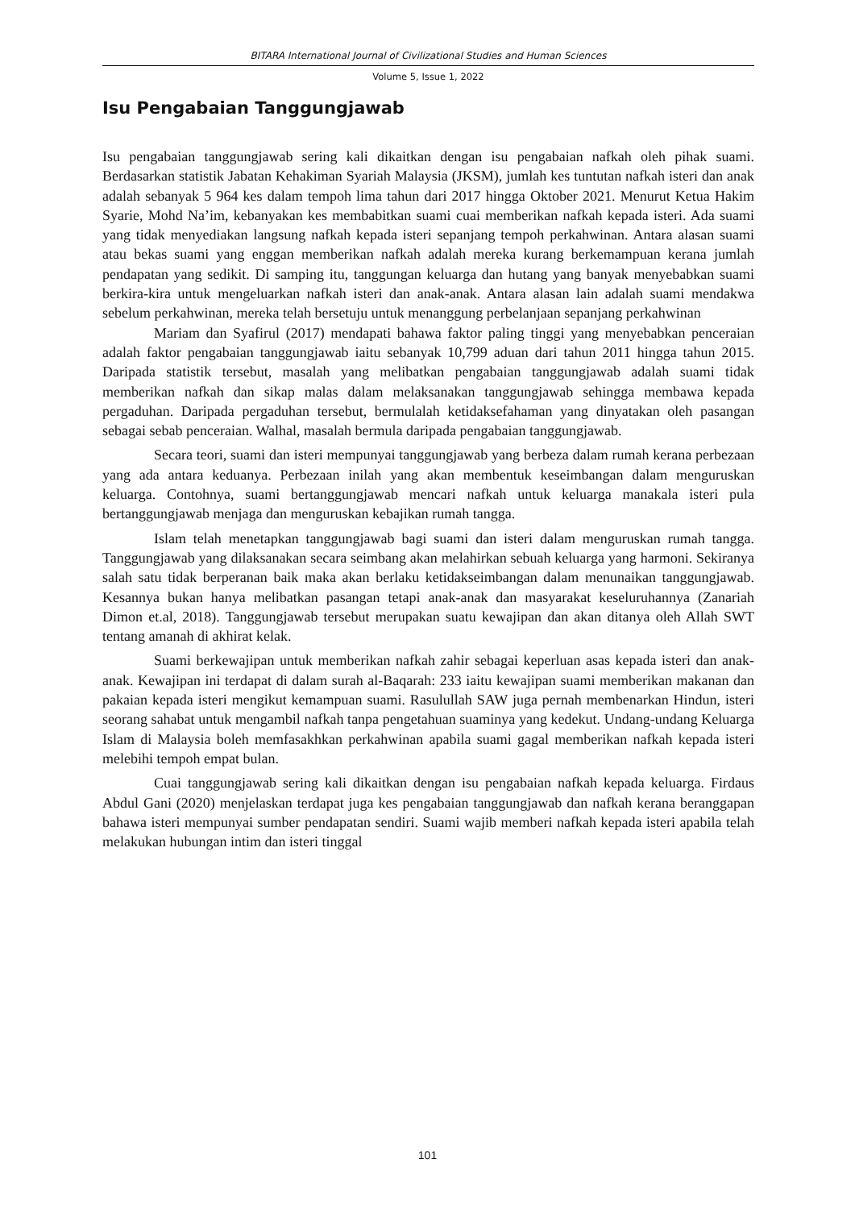BITARA International Journal of Civilizational Studies and Human Sciences
Volume 5, Issue 1, 2022
Isu Pengabaian Tanggungjawab
Isu pengabaian tanggungjawab sering kali dikaitkan dengan isu pengabaian nafkah oleh pihak suami. Berdasarkan statistik Jabatan Kehakiman Syariah Malaysia (JKSM), jumlah kes tuntutan nafkah isteri dan anak adalah sebanyak 5 964 kes dalam tempoh lima tahun dari 2017 hingga Oktober 2021. Menurut Ketua Hakim Syarie, Mohd Na’im, kebanyakan kes membabitkan suami cuai memberikan nafkah kepada isteri. Ada suami yang tidak menyediakan langsung nafkah kepada isteri sepanjang tempoh perkahwinan. Antara alasan suami atau bekas suami yang enggan memberikan nafkah adalah mereka kurang berkemampuan kerana jumlah pendapatan yang sedikit. Di samping itu, tanggungan keluarga dan hutang yang banyak menyebabkan suami berkira-kira untuk mengeluarkan nafkah isteri dan anak-anak. Antara alasan lain adalah suami mendakwa sebelum perkahwinan, mereka telah bersetuju untuk menanggung perbelanjaan sepanjang perkahwinan
Mariam dan Syafirul (2017) mendapati bahawa faktor paling tinggi yang menyebabkan penceraian adalah faktor pengabaian tanggungjawab iaitu sebanyak 10,799 aduan dari tahun 2011 hingga tahun 2015. Daripada statistik tersebut, masalah yang melibatkan pengabaian tanggungjawab adalah suami tidak memberikan nafkah dan sikap malas dalam melaksanakan tanggungjawab sehingga membawa kepada pergaduhan. Daripada pergaduhan tersebut, bermulalah ketidaksefahaman yang dinyatakan oleh pasangan sebagai sebab penceraian. Walhal, masalah bermula daripada pengabaian tanggungjawab.
Secara teori, suami dan isteri mempunyai tanggungjawab yang berbeza dalam rumah kerana perbezaan yang ada antara keduanya. Perbezaan inilah yang akan membentuk keseimbangan dalam menguruskan keluarga. Contohnya, suami bertanggungjawab mencari nafkah untuk keluarga manakala isteri pula bertanggungjawab menjaga dan menguruskan kebajikan rumah tangga.
Islam telah menetapkan tanggungjawab bagi suami dan isteri dalam menguruskan rumah tangga. Tanggungjawab yang dilaksanakan secara seimbang akan melahirkan sebuah keluarga yang harmoni. Sekiranya salah satu tidak berperanan baik maka akan berlaku ketidakseimbangan dalam menunaikan tanggungjawab. Kesannya bukan hanya melibatkan pasangan tetapi anak-anak dan masyarakat keseluruhannya (Zanariah Dimon et.al, 2018). Tanggungjawab tersebut merupakan suatu kewajipan dan akan ditanya oleh Allah SWT tentang amanah di akhirat kelak.
Suami berkewajipan untuk memberikan nafkah zahir sebagai keperluan asas kepada isteri dan anak-anak. Kewajipan ini terdapat di dalam surah al-Baqarah: 233 iaitu kewajipan suami memberikan makanan dan pakaian kepada isteri mengikut kemampuan suami. Rasulullah SAW juga pernah membenarkan Hindun, isteri seorang sahabat untuk mengambil nafkah tanpa pengetahuan suaminya yang kedekut. Undang-undang Keluarga Islam di Malaysia boleh memfasakhkan perkahwinan apabila suami gagal memberikan nafkah kepada isteri melebihi tempoh empat bulan.
Cuai tanggungjawab sering kali dikaitkan dengan isu pengabaian nafkah kepada keluarga. Firdaus Abdul Gani (2020) menjelaskan terdapat juga kes pengabaian tanggungjawab dan nafkah kerana beranggapan bahawa isteri mempunyai sumber pendapatan sendiri. Suami wajib memberi nafkah kepada isteri apabila telah melakukan hubungan intim dan isteri tinggal
101